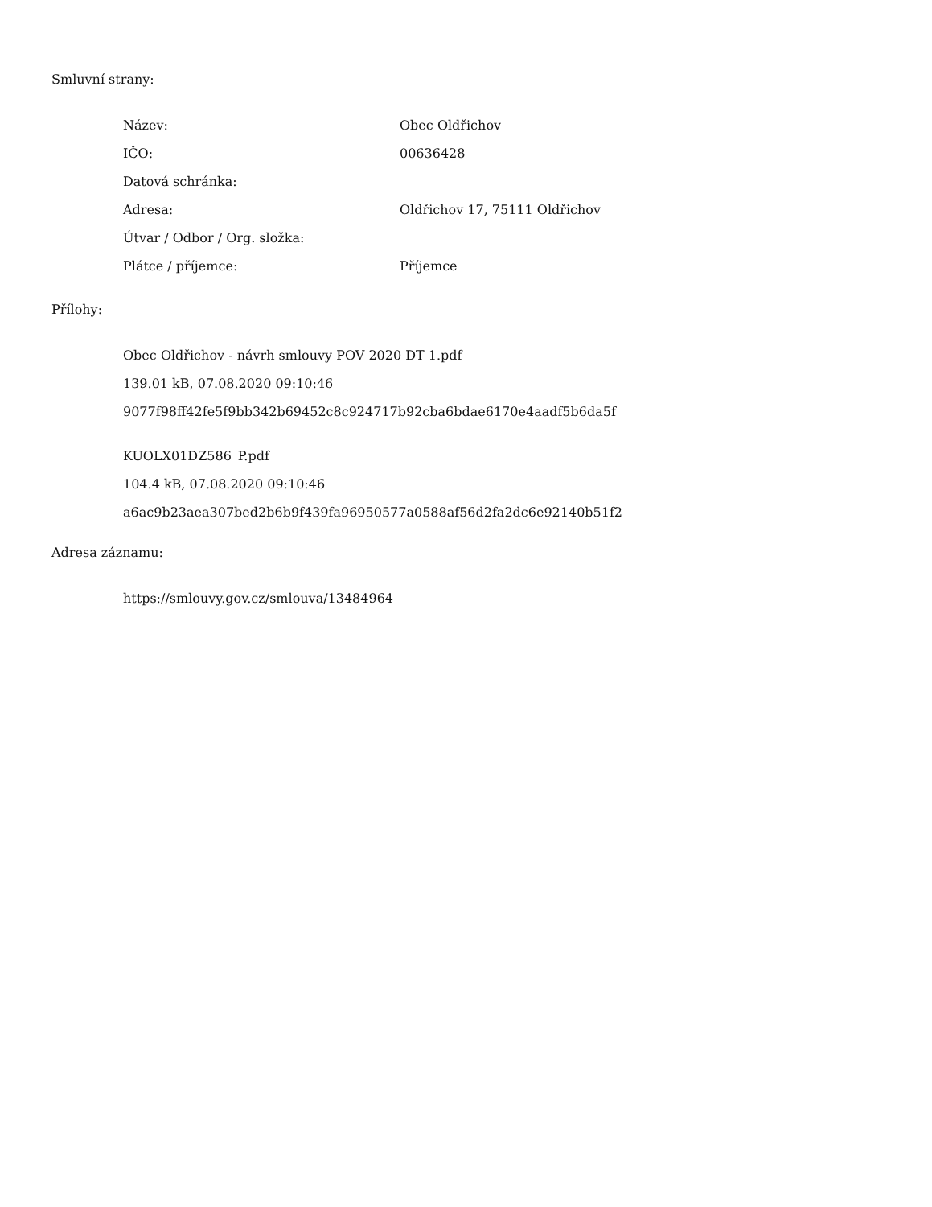Smluvní strany:
| Název: | Obec Oldřichov |
| IČO: | 00636428 |
| Datová schránka: | |
| Adresa: | Oldřichov 17, 75111 Oldřichov |
| Útvar / Odbor / Org. složka: | |
| Plátce / příjemce: | Příjemce |
Přílohy:
Obec Oldřichov - návrh smlouvy POV 2020 DT 1.pdf
139.01 kB, 07.08.2020 09:10:46
9077f98ff42fe5f9bb342b69452c8c924717b92cba6bdae6170e4aadf5b6da5f
KUOLX01DZ586_P.pdf
104.4 kB, 07.08.2020 09:10:46
a6ac9b23aea307bed2b6b9f439fa96950577a0588af56d2fa2dc6e92140b51f2
Adresa záznamu:
https://smlouvy.gov.cz/smlouva/13484964